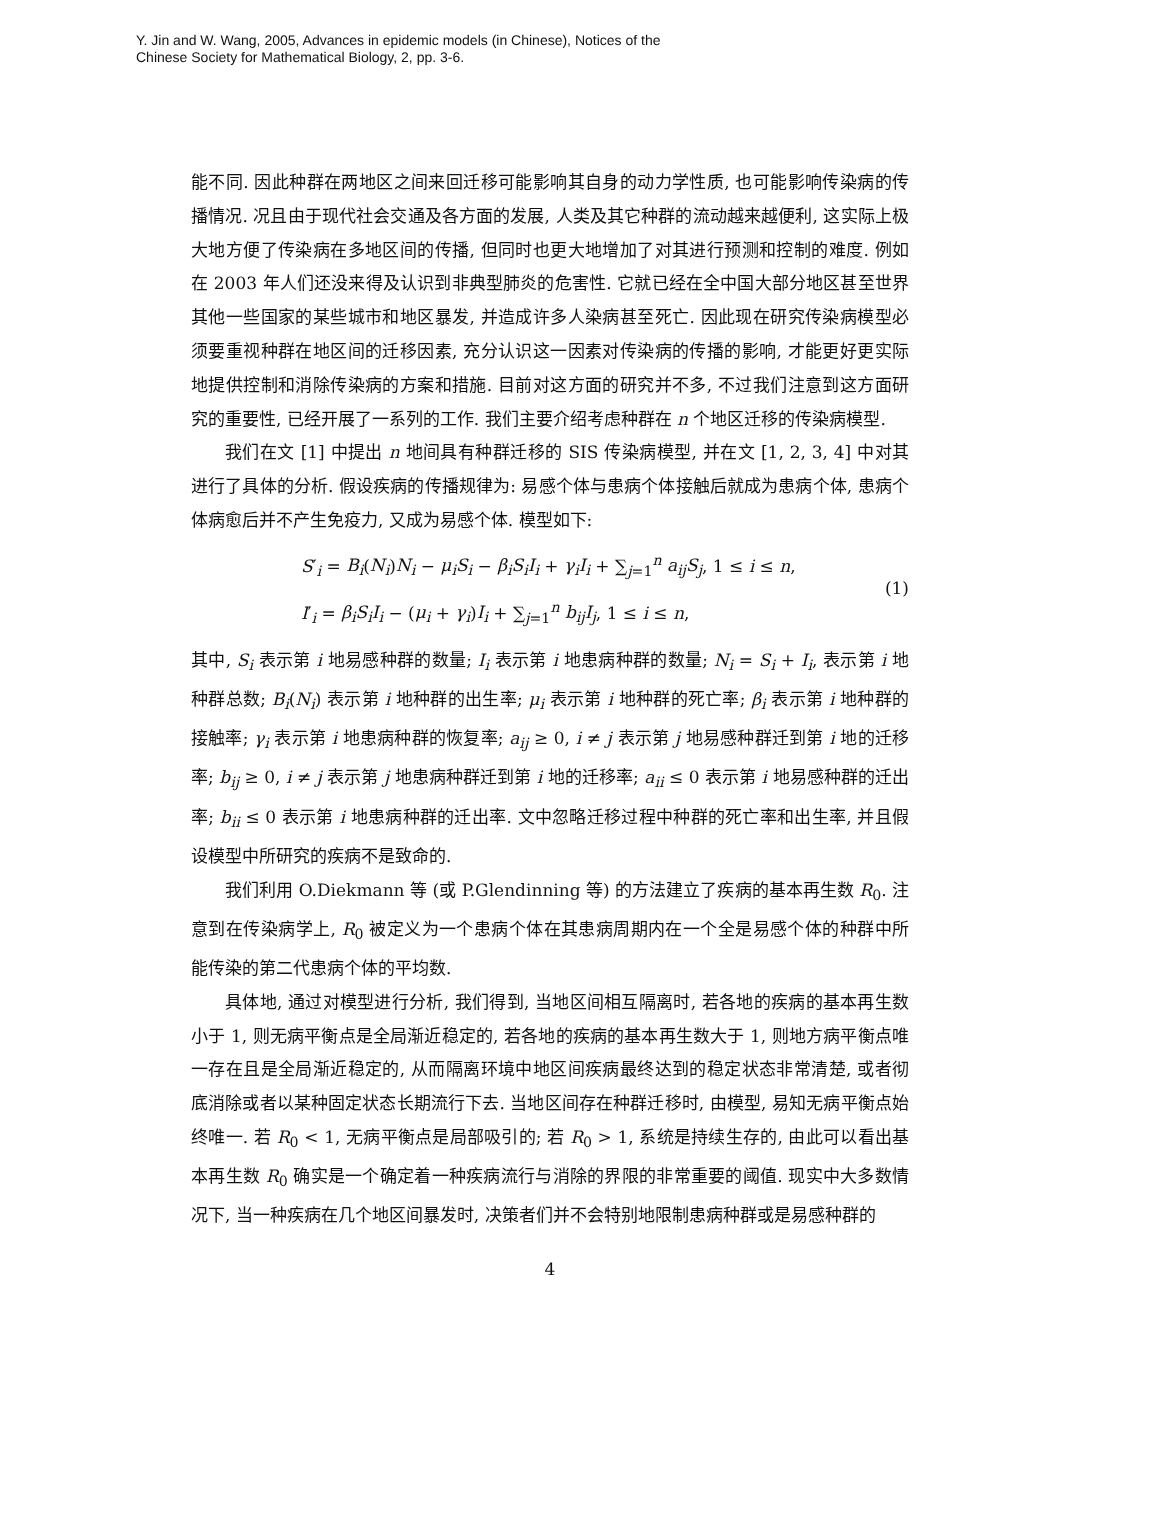Y. Jin and W. Wang, 2005, Advances in epidemic models (in Chinese), Notices of the
Chinese Society for Mathematical Biology, 2, pp. 3-6.
能不同. 因此种群在两地区之间来回迁移可能影响其自身的动力学性质, 也可能影响传染病的传播情况. 况且由于现代社会交通及各方面的发展, 人类及其它种群的流动越来越便利, 这实际上极大地方便了传染病在多地区间的传播, 但同时也更大地增加了对其进行预测和控制的难度. 例如在 2003 年人们还没来得及认识到非典型肺炎的危害性. 它就已经在全中国大部分地区甚至世界其他一些国家的某些城市和地区暴发, 并造成许多人染病甚至死亡. 因此现在研究传染病模型必须要重视种群在地区间的迁移因素, 充分认识这一因素对传染病的传播的影响, 才能更好更实际地提供控制和消除传染病的方案和措施. 目前对这方面的研究并不多, 不过我们注意到这方面研究的重要性, 已经开展了一系列的工作. 我们主要介绍考虑种群在 n 个地区迁移的传染病模型.
我们在文 [1] 中提出 n 地间具有种群迁移的 SIS 传染病模型, 并在文 [1, 2, 3, 4] 中对其进行了具体的分析. 假设疾病的传播规律为: 易感个体与患病个体接触后就成为患病个体, 患病个体病愈后并不产生免疫力, 又成为易感个体. 模型如下:
S′<sub>i</sub> = B<sub>i</sub>(N<sub>i</sub>)N<sub>i</sub> − μ<sub>i</sub>S<sub>i</sub> − β<sub>i</sub>S<sub>i</sub>I<sub>i</sub> + γ<sub>i</sub>I<sub>i</sub> + ∑<sub>j=1</sub><sup>n</sup> a<sub>ij</sub>S<sub>j</sub>, 1 ≤ i ≤ n,
I′<sub>i</sub> = β<sub>i</sub>S<sub>i</sub>I<sub>i</sub> − (μ<sub>i</sub> + γ<sub>i</sub>)I<sub>i</sub> + ∑<sub>j=1</sub><sup>n</sup> b<sub>ij</sub>I<sub>j</sub>, 1 ≤ i ≤ n,
(1)
其中, S<sub>i</sub> 表示第 i 地易感种群的数量; I<sub>i</sub> 表示第 i 地患病种群的数量; N<sub>i</sub> = S<sub>i</sub> + I<sub>i</sub>, 表示第 i 地种群总数; B<sub>i</sub>(N<sub>i</sub>) 表示第 i 地种群的出生率; μ<sub>i</sub> 表示第 i 地种群的死亡率; β<sub>i</sub> 表示第 i 地种群的接触率; γ<sub>i</sub> 表示第 i 地患病种群的恢复率; a<sub>ij</sub> ≥ 0, i ≠ j 表示第 j 地易感种群迁到第 i 地的迁移率; b<sub>ij</sub> ≥ 0, i ≠ j 表示第 j 地患病种群迁到第 i 地的迁移率; a<sub>ii</sub> ≤ 0 表示第 i 地易感种群的迁出率; b<sub>ii</sub> ≤ 0 表示第 i 地患病种群的迁出率. 文中忽略迁移过程中种群的死亡率和出生率, 并且假设模型中所研究的疾病不是致命的.
我们利用 O.Diekmann 等 (或 P.Glendinning 等) 的方法建立了疾病的基本再生数 R<sub>0</sub>. 注意到在传染病学上, R<sub>0</sub> 被定义为一个患病个体在其患病周期内在一个全是易感个体的种群中所能传染的第二代患病个体的平均数.
具体地, 通过对模型进行分析, 我们得到, 当地区间相互隔离时, 若各地的疾病的基本再生数小于 1, 则无病平衡点是全局渐近稳定的, 若各地的疾病的基本再生数大于 1, 则地方病平衡点唯一存在且是全局渐近稳定的, 从而隔离环境中地区间疾病最终达到的稳定状态非常清楚, 或者彻底消除或者以某种固定状态长期流行下去. 当地区间存在种群迁移时, 由模型, 易知无病平衡点始终唯一. 若 R<sub>0</sub> < 1, 无病平衡点是局部吸引的; 若 R<sub>0</sub> > 1, 系统是持续生存的, 由此可以看出基本再生数 R<sub>0</sub> 确实是一个确定着一种疾病流行与消除的界限的非常重要的阈值. 现实中大多数情况下, 当一种疾病在几个地区间暴发时, 决策者们并不会特别地限制患病种群或是易感种群的
4